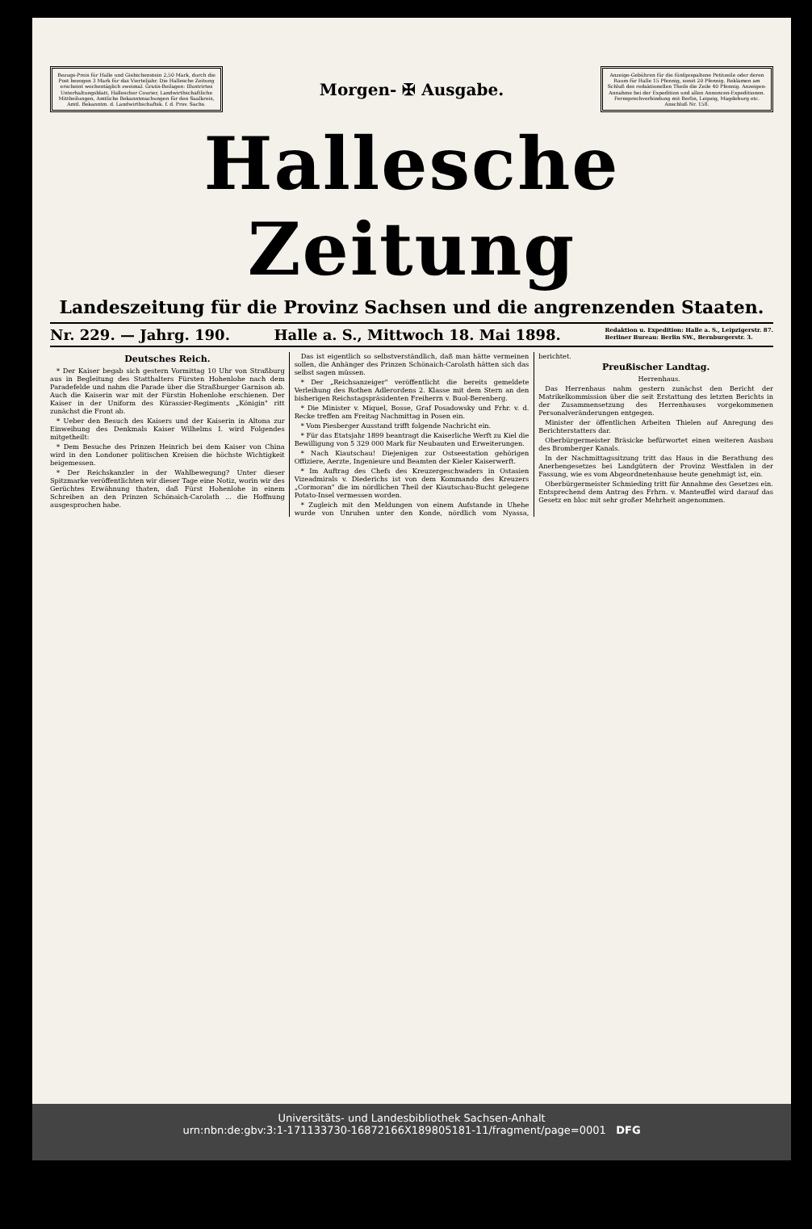Bezugs-Preis für Halle und Giebichenstein 2,50 Mark, durch die Post bezogen 3 Mark für das Vierteljahr. Die Hallesche Zeitung erscheint wochentäglich zweimal. Gratis-Beilagen: Illustrirtes Unterhaltungsblatt, Hallescher Courier, Landwirthschaftliche Mittheilungen, Amtliche Bekanntmachungen für den Saalkreis, Amtl. Bekanntm. d. Landwirthschaftsk. f. d. Prov. Sachs.
Morgen- ✠ Ausgabe.
Anzeige-Gebühren für die fünfgespaltene Petitzeile oder deren Raum für Halle 15 Pfennig, sonst 20 Pfennig. Reklamen am Schluß des redaktionellen Theils die Zeile 40 Pfennig. Anzeigen-Annahme bei der Expedition und allen Annoncen-Expeditionen. Fernsprechverbindung mit Berlin, Leipzig, Magdeburg etc. Anschluß Nr. 158.
Hallesche Zeitung
Landeszeitung für die Provinz Sachsen und die angrenzenden Staaten.
Nr. 229. — Jahrg. 190. Halle a. S., Mittwoch 18. Mai 1898. Redaktion u. Expedition: Halle a. S., Leipzigerstr. 87.
Berliner Bureau: Berlin SW., Bernburgerstr. 3.
Deutsches Reich.
* Der Kaiser begab sich gestern Vormittag 10 Uhr von Straßburg aus in Begleitung des Statthalters Fürsten Hohenlohe nach dem Paradefelde und nahm die Parade über die Straßburger Garnison ab. Auch die Kaiserin war mit der Fürstin Hohenlohe erschienen. Der Kaiser in der Uniform des Kürassier-Regiments „Königin" ritt zunächst die Front ab.
* Ueber den Besuch des Kaisers und der Kaiserin in Altona zur Einweihung des Denkmals Kaiser Wilhelms I. wird Folgendes mitgetheilt:
* Dem Besuche des Prinzen Heinrich bei dem Kaiser von China wird in den Londoner politischen Kreisen die höchste Wichtigkeit beigemessen.
* Der Reichskanzler in der Wahlbewegung? Unter dieser Spitzmarke veröffentlichten wir dieser Tage eine Notiz, worin wir des Gerüchtes Erwähnung thaten, daß Fürst Hohenlohe in einem Schreiben an den Prinzen Schönaich-Carolath ... die Hoffnung ausgesprochen habe.
Das ist eigentlich so selbstverständlich, daß man hätte vermeinen sollen, die Anhänger des Prinzen Schönaich-Carolath hätten sich das selbst sagen müssen.
* Der „Reichsanzeiger" veröffentlicht die bereits gemeldete Verleihung des Rothen Adlerordens 2. Klasse mit dem Stern an den bisherigen Reichstagspräsidenten Freiherrn v. Buol-Berenberg.
* Die Minister v. Miquel, Bosse, Graf Posadowsky und Frhr. v. d. Recke treffen am Freitag Nachmittag in Posen ein.
* Vom Piesberger Ausstand trifft folgende Nachricht ein.
* Für das Etatsjahr 1899 beantragt die Kaiserliche Werft zu Kiel die Bewilligung von 5 329 000 Mark für Neubauten und Erweiterungen.
* Nach Kiautschau! Diejenigen zur Ostseestation gehörigen Offiziere, Aerzte, Ingenieure und Beamten der Kieler Kaiserwerft.
* Im Auftrag des Chefs des Kreuzergeschwaders in Ostasien Vizeadmirals v. Diederichs ist von dem Kommando des Kreuzers „Cormoran" die im nördlichen Theil der Kiautschau-Bucht gelegene Potato-Insel vermessen worden.
* Zugleich mit den Meldungen von einem Aufstande in Uhehe wurde von Unruhen unter den Konde, nördlich vom Nyassa, berichtet.
Preußischer Landtag.
Herrenhaus.
Das Herrenhaus nahm gestern zunächst den Bericht der Matrikelkommission über die seit Erstattung des letzten Berichts in der Zusammensetzung des Herrenhauses vorgekommenen Personalveränderungen entgegen.
Minister der öffentlichen Arbeiten Thielen auf Anregung des Berichterstatters dar.
Oberbürgermeister Bräsicke befürwortet einen weiteren Ausbau des Bromberger Kanals.
In der Nachmittagssitzung tritt das Haus in die Berathung des Anerbengesetzes bei Landgütern der Provinz Westfalen in der Fassung, wie es vom Abgeordnetenhause heute genehmigt ist, ein.
Oberbürgermeister Schmieding tritt für Annahme des Gesetzes ein. Entsprechend dem Antrag des Frhrn. v. Manteuffel wird darauf das Gesetz en bloc mit sehr großer Mehrheit angenommen.
Universitäts- und Landesbibliothek Sachsen-Anhalt
urn:nbn:de:gbv:3:1-171133730-16872166X189805181-11/fragment/page=0001 DFG